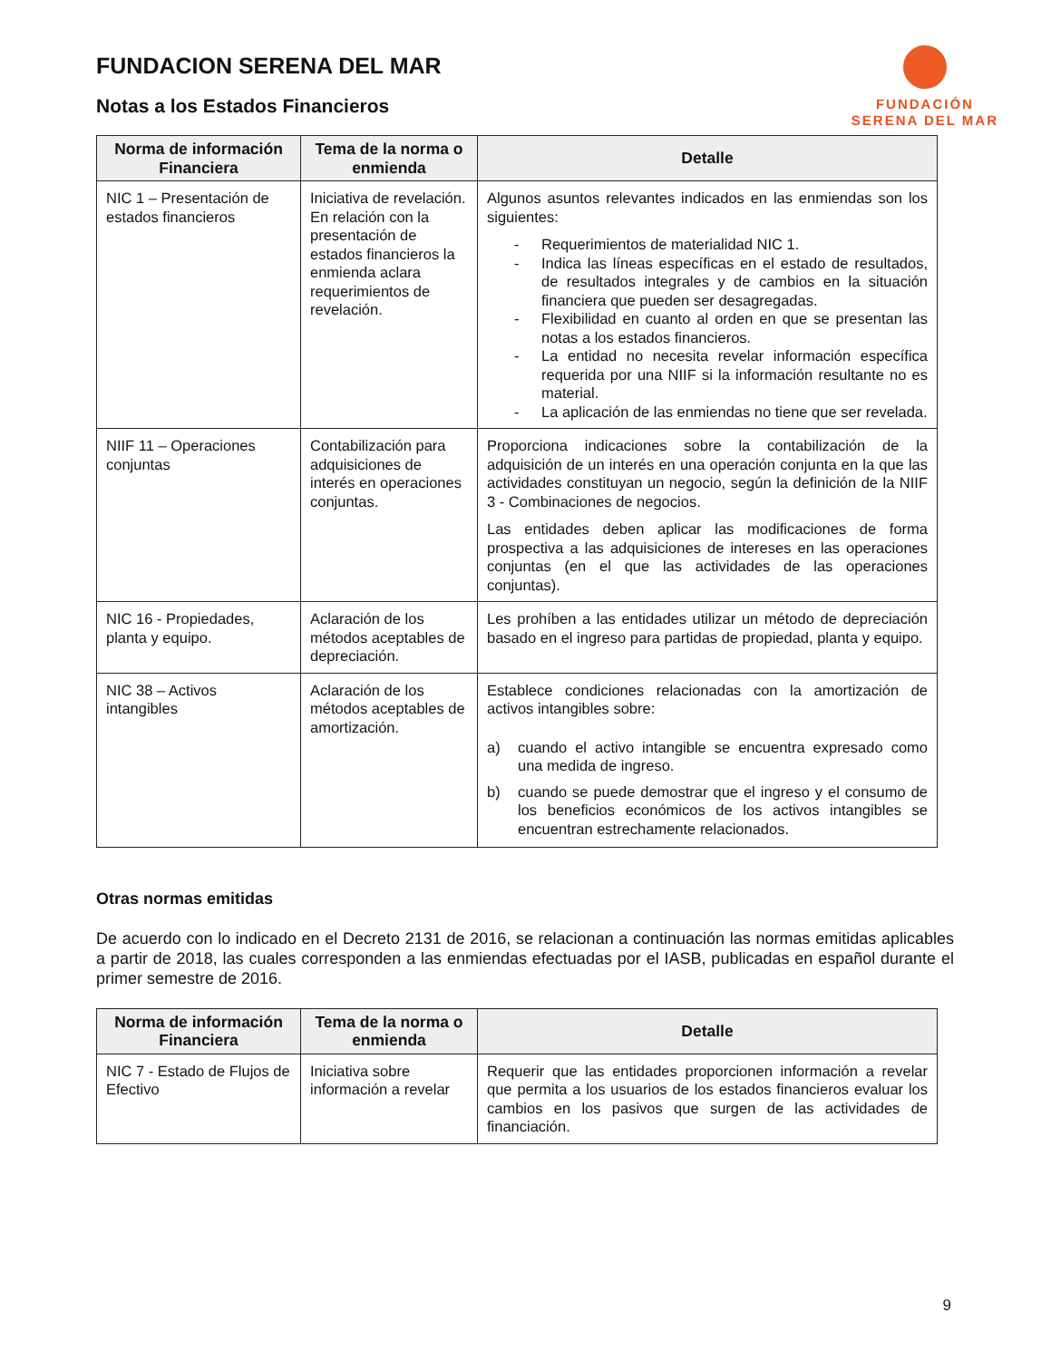FUNDACION SERENA DEL MAR
Notas a los Estados Financieros
FUNDACIÓN
SERENA DEL MAR
| Norma de información Financiera | Tema de la norma o enmienda | Detalle |
| --- | --- | --- |
| NIC 1 – Presentación de estados financieros | Iniciativa de revelación. En relación con la presentación de estados financieros la enmienda aclara requerimientos de revelación. | Algunos asuntos relevantes indicados en las enmiendas son los siguientes: - Requerimientos de materialidad NIC 1. - Indica las líneas específicas en el estado de resultados, de resultados integrales y de cambios en la situación financiera que pueden ser desagregadas. - Flexibilidad en cuanto al orden en que se presentan las notas a los estados financieros. - La entidad no necesita revelar información específica requerida por una NIIF si la información resultante no es material. - La aplicación de las enmiendas no tiene que ser revelada. |
| NIIF 11 – Operaciones conjuntas | Contabilización para adquisiciones de interés en operaciones conjuntas. | Proporciona indicaciones sobre la contabilización de la adquisición de un interés en una operación conjunta en la que las actividades constituyan un negocio, según la definición de la NIIF 3 - Combinaciones de negocios. Las entidades deben aplicar las modificaciones de forma prospectiva a las adquisiciones de intereses en las operaciones conjuntas (en el que las actividades de las operaciones conjuntas). |
| NIC 16 - Propiedades, planta y equipo. | Aclaración de los métodos aceptables de depreciación. | Les prohíben a las entidades utilizar un método de depreciación basado en el ingreso para partidas de propiedad, planta y equipo. |
| NIC 38 – Activos intangibles | Aclaración de los métodos aceptables de amortización. | Establece condiciones relacionadas con la amortización de activos intangibles sobre: a) cuando el activo intangible se encuentra expresado como una medida de ingreso. b) cuando se puede demostrar que el ingreso y el consumo de los beneficios económicos de los activos intangibles se encuentran estrechamente relacionados. |
Otras normas emitidas
De acuerdo con lo indicado en el Decreto 2131 de 2016, se relacionan a continuación las normas emitidas aplicables a partir de 2018, las cuales corresponden a las enmiendas efectuadas por el IASB, publicadas en español durante el primer semestre de 2016.
| Norma de información Financiera | Tema de la norma o enmienda | Detalle |
| --- | --- | --- |
| NIC 7 - Estado de Flujos de Efectivo | Iniciativa sobre información a revelar | Requerir que las entidades proporcionen información a revelar que permita a los usuarios de los estados financieros evaluar los cambios en los pasivos que surgen de las actividades de financiación. |
9